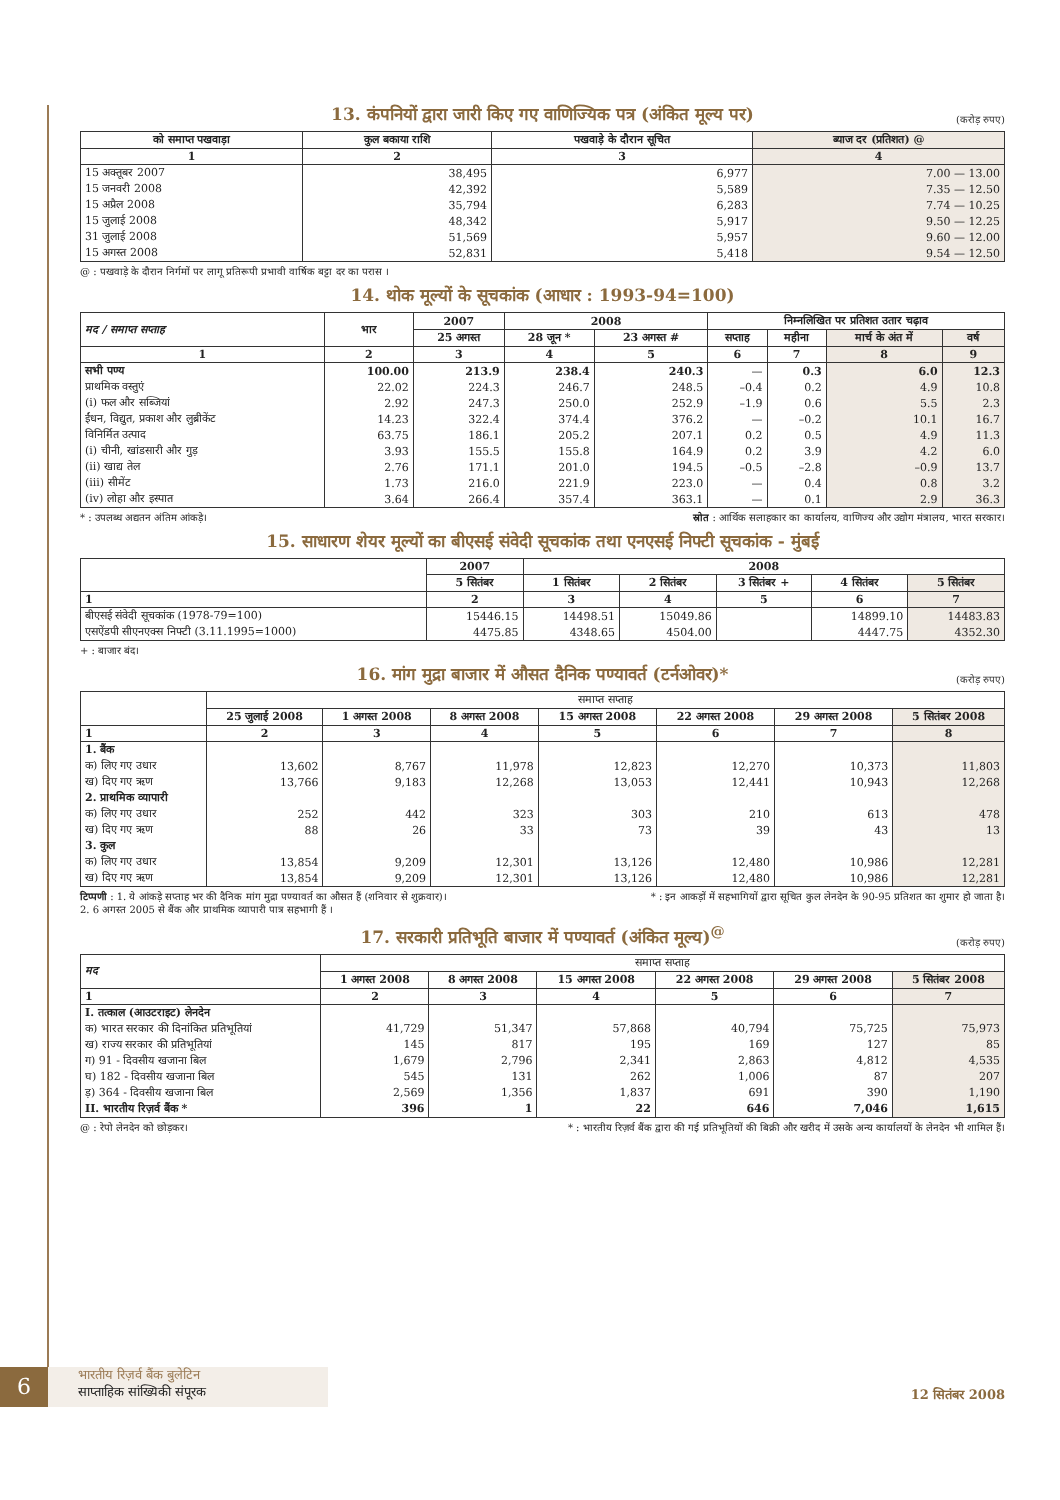13. कंपनियों द्वारा जारी किए गए वाणिज्यिक पत्र (अंकित मूल्य पर)
(करोड़ रुपए)
| को समाप्त पखवाड़ा | कुल बकाया राशि | पखवाड़े के दौरान सूचित | ब्याज दर (प्रतिशत) @ |
| --- | --- | --- | --- |
| 1 | 2 | 3 | 4 |
| 15 अक्तूबर 2007 | 38,495 | 6,977 | 7.00 — 13.00 |
| 15 जनवरी 2008 | 42,392 | 5,589 | 7.35 — 12.50 |
| 15 अप्रैल 2008 | 35,794 | 6,283 | 7.74 — 10.25 |
| 15 जुलाई 2008 | 48,342 | 5,917 | 9.50 — 12.25 |
| 31 जुलाई 2008 | 51,569 | 5,957 | 9.60 — 12.00 |
| 15 अगस्त 2008 | 52,831 | 5,418 | 9.54 — 12.50 |
@ : पखवाड़े के दौरान निर्गमों पर लागू प्रतिरूपी प्रभावी वार्षिक बट्टा दर का परास ।
14. थोक मूल्यों के सूचकांक (आधार : 1993-94=100)
| मद / समाप्त सप्ताह | भार | 2007 | 2008 | | निम्नलिखित पर प्रतिशत उतार चढ़ाव | | | |
| --- | --- | --- | --- | --- | --- | --- | --- | --- |
| | | 25 अगस्त | 28 जून * | 23 अगस्त # | सप्ताह | महीना | मार्च के अंत में | वर्ष |
| 1 | 2 | 3 | 4 | 5 | 6 | 7 | 8 | 9 |
| सभी पण्य | 100.00 | 213.9 | 238.4 | 240.3 | — | 0.3 | 6.0 | 12.3 |
| प्राथमिक वस्तुएं | 22.02 | 224.3 | 246.7 | 248.5 | –0.4 | 0.2 | 4.9 | 10.8 |
| (i) फल और सब्जियां | 2.92 | 247.3 | 250.0 | 252.9 | –1.9 | 0.6 | 5.5 | 2.3 |
| ईंधन, विद्युत, प्रकाश और लुब्रीकेंट | 14.23 | 322.4 | 374.4 | 376.2 | — | –0.2 | 10.1 | 16.7 |
| विनिर्मित उत्पाद | 63.75 | 186.1 | 205.2 | 207.1 | 0.2 | 0.5 | 4.9 | 11.3 |
| (i) चीनी, खांडसारी और गुड़ | 3.93 | 155.5 | 155.8 | 164.9 | 0.2 | 3.9 | 4.2 | 6.0 |
| (ii) खाद्य तेल | 2.76 | 171.1 | 201.0 | 194.5 | –0.5 | –2.8 | –0.9 | 13.7 |
| (iii) सीमेंट | 1.73 | 216.0 | 221.9 | 223.0 | — | 0.4 | 0.8 | 3.2 |
| (iv) लोहा और इस्पात | 3.64 | 266.4 | 357.4 | 363.1 | — | 0.1 | 2.9 | 36.3 |
* : उपलब्ध अद्यतन अंतिम आंकड़े। स्रोत : आर्थिक सलाहकार का कार्यालय, वाणिज्य और उद्योग मंत्रालय, भारत सरकार।
15. साधारण शेयर मूल्यों का बीएसई संवेदी सूचकांक तथा एनएसई निफ्टी सूचकांक - मुंबई
| | 2007 | 2008 | | | | |
| --- | --- | --- | --- | --- | --- | --- |
| | 5 सितंबर | 1 सितंबर | 2 सितंबर | 3 सितंबर + | 4 सितंबर | 5 सितंबर |
| 1 | 2 | 3 | 4 | 5 | 6 | 7 |
| बीएसई संवेदी सूचकांक (1978-79=100) | 15446.15 | 14498.51 | 15049.86 | | 14899.10 | 14483.83 |
| एसऐंडपी सीएनएक्स निफ्टी (3.11.1995=1000) | 4475.85 | 4348.65 | 4504.00 | | 4447.75 | 4352.30 |
+ : बाजार बंद।
16. मांग मुद्रा बाजार में औसत दैनिक पण्यावर्त (टर्नओवर)*
(करोड़ रुपए)
| | समाप्त सप्ताह | | | | | | |
| --- | --- | --- | --- | --- | --- | --- | --- |
| | 25 जुलाई 2008 | 1 अगस्त 2008 | 8 अगस्त 2008 | 15 अगस्त 2008 | 22 अगस्त 2008 | 29 अगस्त 2008 | 5 सितंबर 2008 |
| 1 | 2 | 3 | 4 | 5 | 6 | 7 | 8 |
| 1. बैंक | | | | | | | |
| क) लिए गए उधार | 13,602 | 8,767 | 11,978 | 12,823 | 12,270 | 10,373 | 11,803 |
| ख) दिए गए ऋण | 13,766 | 9,183 | 12,268 | 13,053 | 12,441 | 10,943 | 12,268 |
| 2. प्राथमिक व्यापारी | | | | | | | |
| क) लिए गए उधार | 252 | 442 | 323 | 303 | 210 | 613 | 478 |
| ख) दिए गए ऋण | 88 | 26 | 33 | 73 | 39 | 43 | 13 |
| 3. कुल | | | | | | | |
| क) लिए गए उधार | 13,854 | 9,209 | 12,301 | 13,126 | 12,480 | 10,986 | 12,281 |
| ख) दिए गए ऋण | 13,854 | 9,209 | 12,301 | 13,126 | 12,480 | 10,986 | 12,281 |
टिप्पणी : 1. ये आंकड़े सप्ताह भर की दैनिक मांग मुद्रा पण्यावर्त का औसत हैं (शनिवार से शुक्रवार)।
2. 6 अगस्त 2005 से बैंक और प्राथमिक व्यापारी पात्र सहभागी हैं । * : इन आकड़ों में सहभागियों द्वारा सूचित कुल लेनदेन के 90-95 प्रतिशत का शुमार हो जाता है।
17. सरकारी प्रतिभूति बाजार में पण्यावर्त (अंकित मूल्य)<sup>@</sup>
(करोड़ रुपए)
| मद | समाप्त सप्ताह | | | | | |
| --- | --- | --- | --- | --- | --- | --- |
| | 1 अगस्त 2008 | 8 अगस्त 2008 | 15 अगस्त 2008 | 22 अगस्त 2008 | 29 अगस्त 2008 | 5 सितंबर 2008 |
| 1 | 2 | 3 | 4 | 5 | 6 | 7 |
| I. तत्काल (आउटराइट) लेनदेन | | | | | | |
| क) भारत सरकार की दिनांकित प्रतिभूतियां | 41,729 | 51,347 | 57,868 | 40,794 | 75,725 | 75,973 |
| ख) राज्य सरकार की प्रतिभूतियां | 145 | 817 | 195 | 169 | 127 | 85 |
| ग) 91 - दिवसीय खजाना बिल | 1,679 | 2,796 | 2,341 | 2,863 | 4,812 | 4,535 |
| घ) 182 - दिवसीय खजाना बिल | 545 | 131 | 262 | 1,006 | 87 | 207 |
| ड़) 364 - दिवसीय खजाना बिल | 2,569 | 1,356 | 1,837 | 691 | 390 | 1,190 |
| II. भारतीय रिज़र्व बैंक * | 396 | 1 | 22 | 646 | 7,046 | 1,615 |
@ : रेपो लेनदेन को छोड़कर। * : भारतीय रिज़र्व बैंक द्वारा की गई प्रतिभूतियों की बिक्री और खरीद में उसके अन्य कार्यालयों के लेनदेन भी शामिल हैं।
6
भारतीय रिज़र्व बैंक बुलेटिन
साप्ताहिक सांख्यिकी संपूरक
12 सितंबर 2008